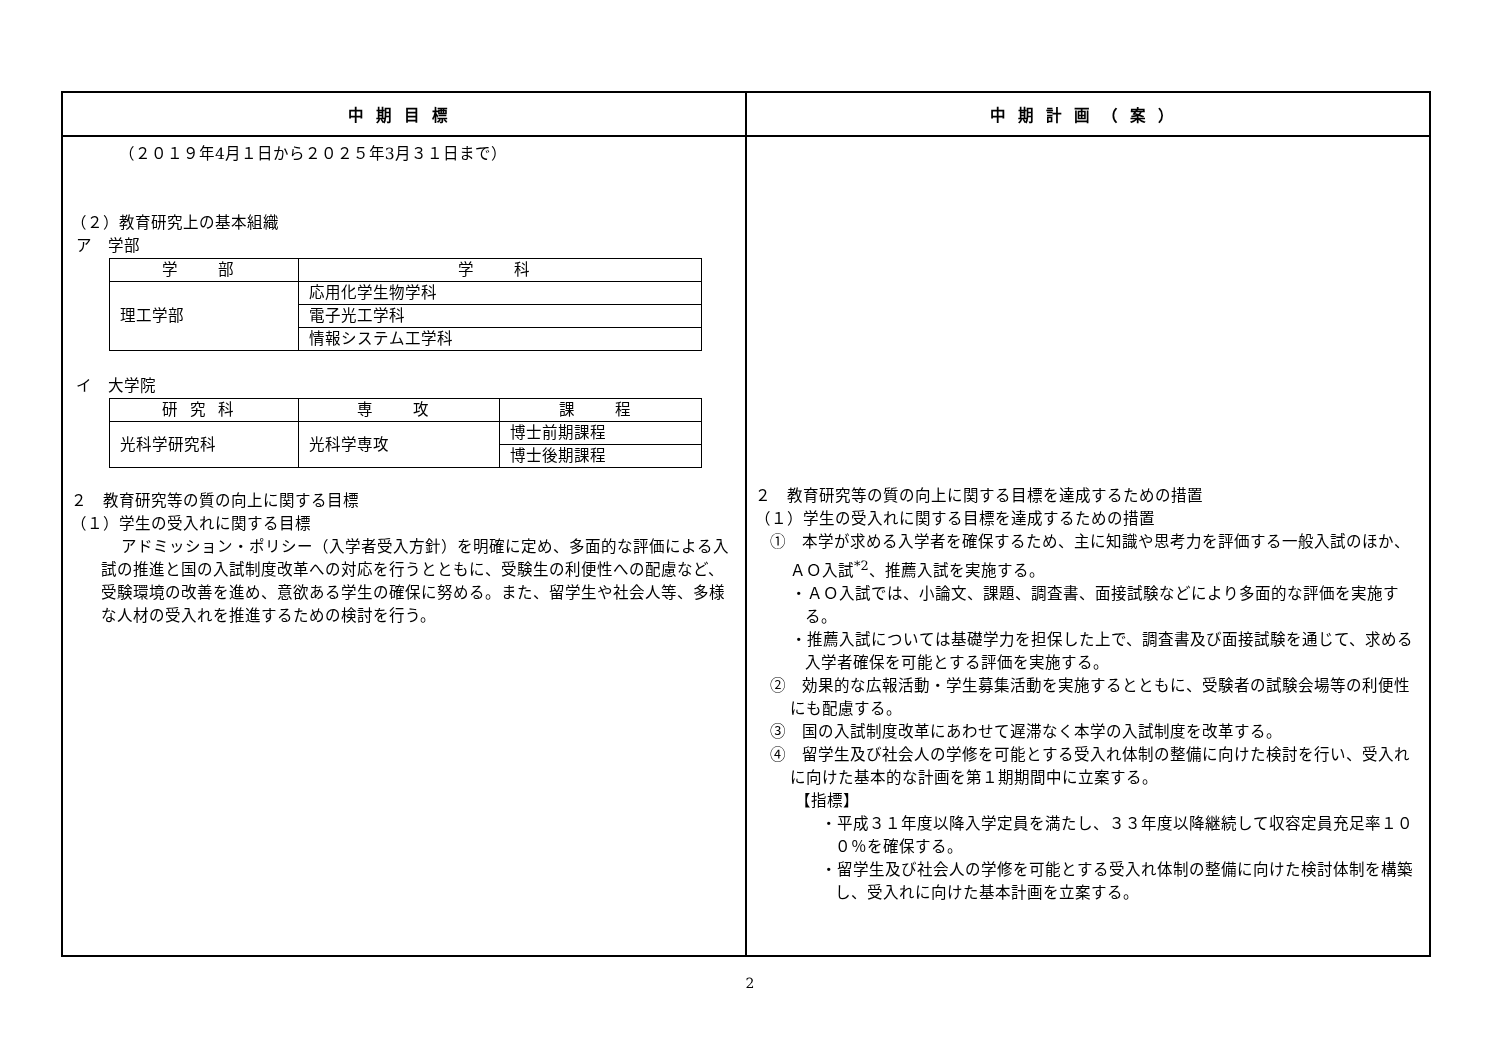| 中期目標 | 中期計画（案） |
| --- | --- |
| （２０１９年4月１日から２０２５年3月３１日まで） （２）教育研究上の基本組織 ア 学部 / 学 部 / 学 科 / / --- / --- / / 理工学部 / 応用化学生物学科 / / / 電子光工学科 / / / 情報システム工学科 / イ 大学院 / 研究科 / 専 攻 / 課 程 / / --- / --- / --- / / 光科学研究科 / 光科学専攻 / 博士前期課程 / / / / 博士後期課程 / ２ 教育研究等の質の向上に関する目標 （１）学生の受入れに関する目標 アドミッション・ポリシー（入学者受入方針）を明確に定め、多面的な評価による入試の推進と国の入試制度改革への対応を行うとともに、受験生の利便性への配慮など、受験環境の改善を進め、意欲ある学生の確保に努める。また、留学生や社会人等、多様な人材の受入れを推進するための検討を行う。 | ２ 教育研究等の質の向上に関する目標を達成するための措置 （１）学生の受入れに関する目標を達成するための措置 ① 本学が求める入学者を確保するため、主に知識や思考力を評価する一般入試のほか、ＡＯ入試<sup>*2</sup>、推薦入試を実施する。 ・ＡＯ入試では、小論文、課題、調査書、面接試験などにより多面的な評価を実施する。 ・推薦入試については基礎学力を担保した上で、調査書及び面接試験を通じて、求める入学者確保を可能とする評価を実施する。 ② 効果的な広報活動・学生募集活動を実施するとともに、受験者の試験会場等の利便性にも配慮する。 ③ 国の入試制度改革にあわせて遅滞なく本学の入試制度を改革する。 ④ 留学生及び社会人の学修を可能とする受入れ体制の整備に向けた検討を行い、受入れに向けた基本的な計画を第１期期間中に立案する。 【指標】 ・平成３１年度以降入学定員を満たし、３３年度以降継続して収容定員充足率１００％を確保する。 ・留学生及び社会人の学修を可能とする受入れ体制の整備に向けた検討体制を構築し、受入れに向けた基本計画を立案する。 |
2